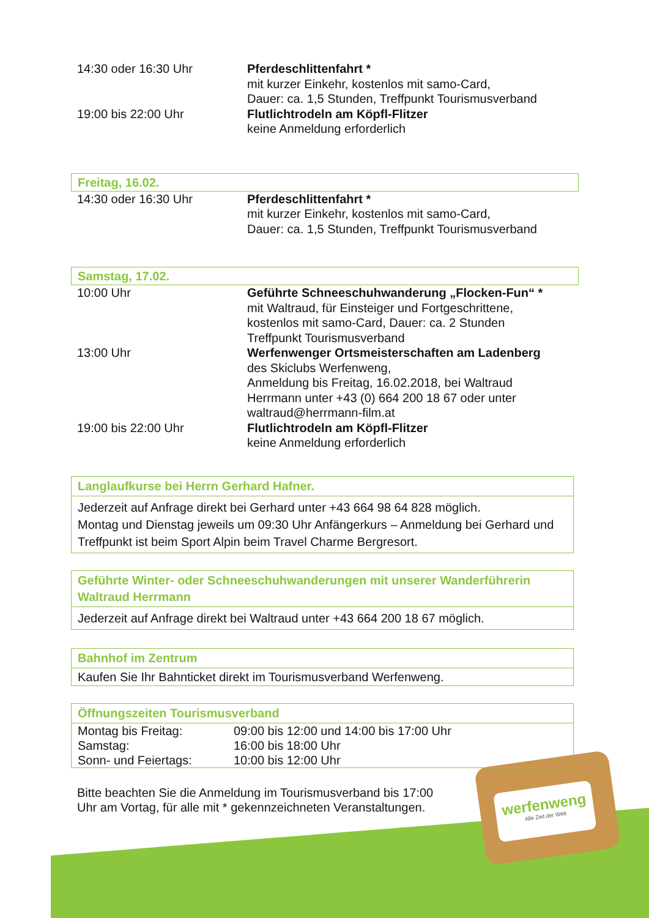werfenweng
Alle Zeit der Welt
| 14:30 oder 16:30 Uhr | Pferdeschlittenfahrt * mit kurzer Einkehr, kostenlos mit samo-Card, Dauer: ca. 1,5 Stunden, Treffpunkt Tourismusverband |
| 19:00 bis 22:00 Uhr | Flutlichtrodeln am Köpfl-Flitzer keine Anmeldung erforderlich |
Freitag, 16.02.
| 14:30 oder 16:30 Uhr | Pferdeschlittenfahrt * mit kurzer Einkehr, kostenlos mit samo-Card, Dauer: ca. 1,5 Stunden, Treffpunkt Tourismusverband |
Samstag, 17.02.
| 10:00 Uhr | Geführte Schneeschuhwanderung „Flocken-Fun“ * mit Waltraud, für Einsteiger und Fortgeschrittene, kostenlos mit samo-Card, Dauer: ca. 2 Stunden Treffpunkt Tourismusverband |
| 13:00 Uhr | Werfenwenger Ortsmeisterschaften am Ladenberg des Skiclubs Werfenweng, Anmeldung bis Freitag, 16.02.2018, bei Waltraud Herrmann unter +43 (0) 664 200 18 67 oder unter waltraud@herrmann-film.at |
| 19:00 bis 22:00 Uhr | Flutlichtrodeln am Köpfl-Flitzer keine Anmeldung erforderlich |
Langlaufkurse bei Herrn Gerhard Hafner.
Jederzeit auf Anfrage direkt bei Gerhard unter +43 664 98 64 828 möglich.
Montag und Dienstag jeweils um 09:30 Uhr Anfängerkurs – Anmeldung bei Gerhard und Treffpunkt ist beim Sport Alpin beim Travel Charme Bergresort.
Geführte Winter- oder Schneeschuhwanderungen mit unserer Wanderführerin Waltraud Herrmann
Jederzeit auf Anfrage direkt bei Waltraud unter +43 664 200 18 67 möglich.
Bahnhof im Zentrum
Kaufen Sie Ihr Bahnticket direkt im Tourismusverband Werfenweng.
Öffnungszeiten Tourismusverband
| Montag bis Freitag: | 09:00 bis 12:00 und 14:00 bis 17:00 Uhr |
| Samstag: | 16:00 bis 18:00 Uhr |
| Sonn- und Feiertags: | 10:00 bis 12:00 Uhr |
Bitte beachten Sie die Anmeldung im Tourismusverband bis 17:00 Uhr am Vortag, für alle mit * gekennzeichneten Veranstaltungen.